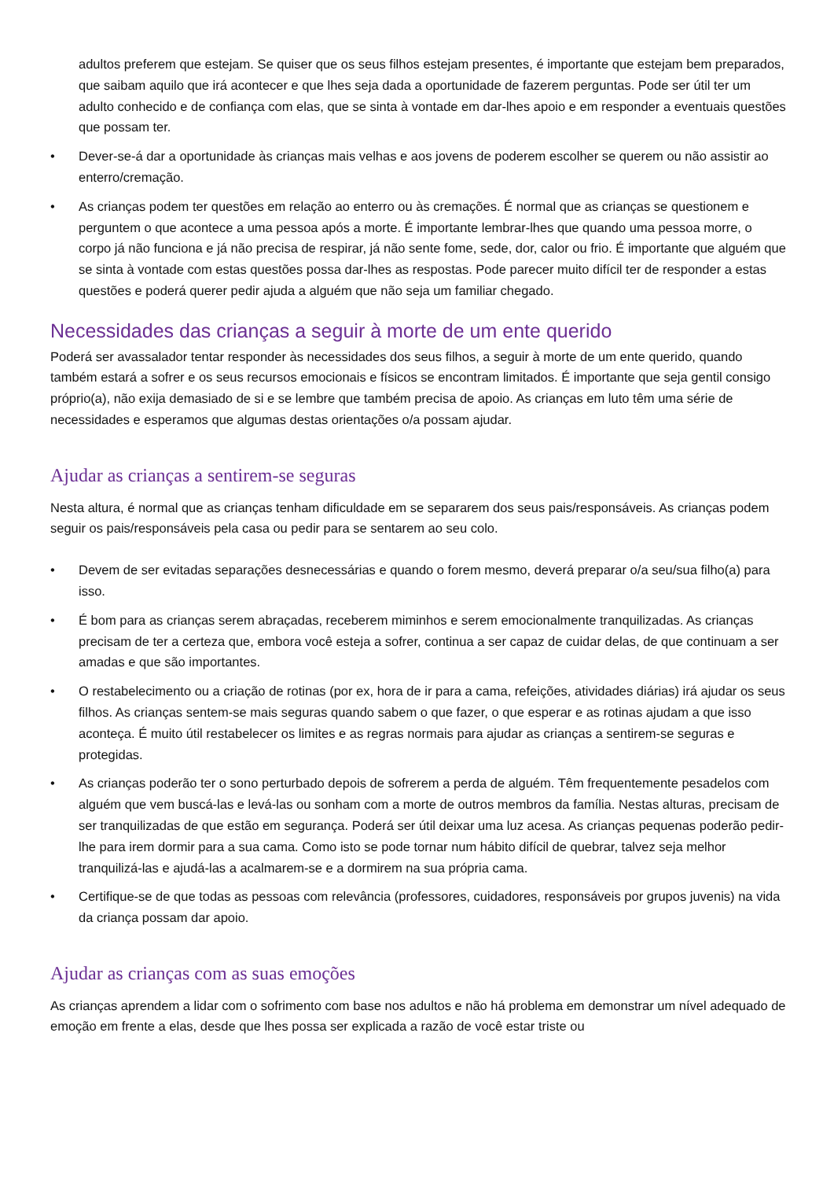adultos preferem que estejam. Se quiser que os seus filhos estejam presentes, é importante que estejam bem preparados, que saibam aquilo que irá acontecer e que lhes seja dada a oportunidade de fazerem perguntas. Pode ser útil ter um adulto conhecido e de confiança com elas, que se sinta à vontade em dar-lhes apoio e em responder a eventuais questões que possam ter.
• Dever-se-á dar a oportunidade às crianças mais velhas e aos jovens de poderem escolher se querem ou não assistir ao enterro/cremação.
• As crianças podem ter questões em relação ao enterro ou às cremações. É normal que as crianças se questionem e perguntem o que acontece a uma pessoa após a morte. É importante lembrar-lhes que quando uma pessoa morre, o corpo já não funciona e já não precisa de respirar, já não sente fome, sede, dor, calor ou frio. É importante que alguém que se sinta à vontade com estas questões possa dar-lhes as respostas. Pode parecer muito difícil ter de responder a estas questões e poderá querer pedir ajuda a alguém que não seja um familiar chegado.
Necessidades das crianças a seguir à morte de um ente querido
Poderá ser avassalador tentar responder às necessidades dos seus filhos, a seguir à morte de um ente querido, quando também estará a sofrer e os seus recursos emocionais e físicos se encontram limitados. É importante que seja gentil consigo próprio(a), não exija demasiado de si e se lembre que também precisa de apoio. As crianças em luto têm uma série de necessidades e esperamos que algumas destas orientações o/a possam ajudar.
Ajudar as crianças a sentirem-se seguras
Nesta altura, é normal que as crianças tenham dificuldade em se separarem dos seus pais/responsáveis. As crianças podem seguir os pais/responsáveis pela casa ou pedir para se sentarem ao seu colo.
• Devem de ser evitadas separações desnecessárias e quando o forem mesmo, deverá preparar o/a seu/sua filho(a) para isso.
• É bom para as crianças serem abraçadas, receberem miminhos e serem emocionalmente tranquilizadas. As crianças precisam de ter a certeza que, embora você esteja a sofrer, continua a ser capaz de cuidar delas, de que continuam a ser amadas e que são importantes.
• O restabelecimento ou a criação de rotinas (por ex, hora de ir para a cama, refeições, atividades diárias) irá ajudar os seus filhos. As crianças sentem-se mais seguras quando sabem o que fazer, o que esperar e as rotinas ajudam a que isso aconteça. É muito útil restabelecer os limites e as regras normais para ajudar as crianças a sentirem-se seguras e protegidas.
• As crianças poderão ter o sono perturbado depois de sofrerem a perda de alguém. Têm frequentemente pesadelos com alguém que vem buscá-las e levá-las ou sonham com a morte de outros membros da família. Nestas alturas, precisam de ser tranquilizadas de que estão em segurança. Poderá ser útil deixar uma luz acesa. As crianças pequenas poderão pedir-lhe para irem dormir para a sua cama. Como isto se pode tornar num hábito difícil de quebrar, talvez seja melhor tranquilizá-las e ajudá-las a acalmarem-se e a dormirem na sua própria cama.
• Certifique-se de que todas as pessoas com relevância (professores, cuidadores, responsáveis por grupos juvenis) na vida da criança possam dar apoio.
Ajudar as crianças com as suas emoções
As crianças aprendem a lidar com o sofrimento com base nos adultos e não há problema em demonstrar um nível adequado de emoção em frente a elas, desde que lhes possa ser explicada a razão de você estar triste ou